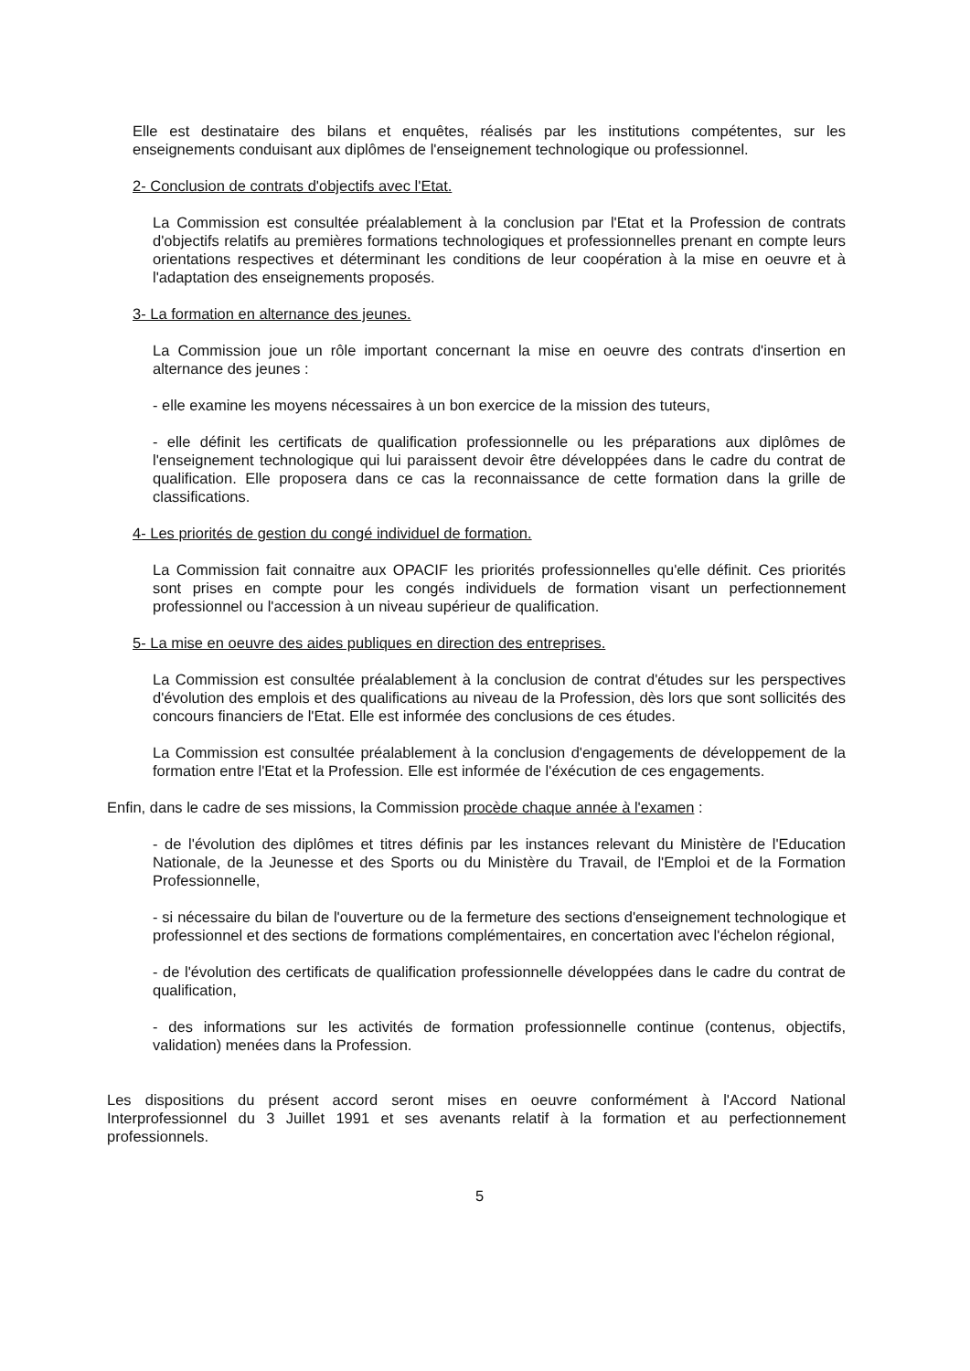Elle est destinataire des bilans et enquêtes, réalisés par les institutions compétentes, sur les enseignements conduisant aux diplômes de l'enseignement technologique ou professionnel.
2- Conclusion de contrats d'objectifs avec l'Etat.
La Commission est consultée préalablement à la conclusion par l'Etat et la Profession de contrats d'objectifs relatifs au premières formations technologiques et professionnelles prenant en compte leurs orientations respectives et déterminant les conditions de leur coopération à la mise en oeuvre et à l'adaptation des enseignements proposés.
3- La formation en alternance des jeunes.
La Commission joue un rôle important concernant la mise en oeuvre des contrats d'insertion en alternance des jeunes :
- elle examine les moyens nécessaires à un bon exercice de la mission des tuteurs,
- elle définit les certificats de qualification professionnelle ou les préparations aux diplômes de l'enseignement technologique qui lui paraissent devoir être développées dans le cadre du contrat de qualification. Elle proposera dans ce cas la reconnaissance de cette formation dans la grille de classifications.
4- Les priorités de gestion du congé individuel de formation.
La Commission fait connaitre aux OPACIF les priorités professionnelles qu'elle définit. Ces priorités sont prises en compte pour les congés individuels de formation visant un perfectionnement professionnel ou l'accession à un niveau supérieur de qualification.
5- La mise en oeuvre des aides publiques en direction des entreprises.
La Commission est consultée préalablement à la conclusion de contrat d'études sur les perspectives d'évolution des emplois et des qualifications au niveau de la Profession, dès lors que sont sollicités des concours financiers de l'Etat. Elle est informée des conclusions de ces études.
La Commission est consultée préalablement à la conclusion d'engagements de développement de la formation entre l'Etat et la Profession. Elle est informée de l'éxécution de ces engagements.
Enfin, dans le cadre de ses missions, la Commission procède chaque année à l'examen :
- de l'évolution des diplômes et titres définis par les instances relevant du Ministère de l'Education Nationale, de la Jeunesse et des Sports ou du Ministère du Travail, de l'Emploi et de la Formation Professionnelle,
- si nécessaire du bilan de l'ouverture ou de la fermeture des sections d'enseignement technologique et professionnel et des sections de formations complémentaires, en concertation avec l'échelon régional,
- de l'évolution des certificats de qualification professionnelle développées dans le cadre du contrat de qualification,
- des informations sur les activités de formation professionnelle continue (contenus, objectifs, validation) menées dans la Profession.
Les dispositions du présent accord seront mises en oeuvre conformément à l'Accord National Interprofessionnel du 3 Juillet 1991 et ses avenants relatif à la formation et au perfectionnement professionnels.
5